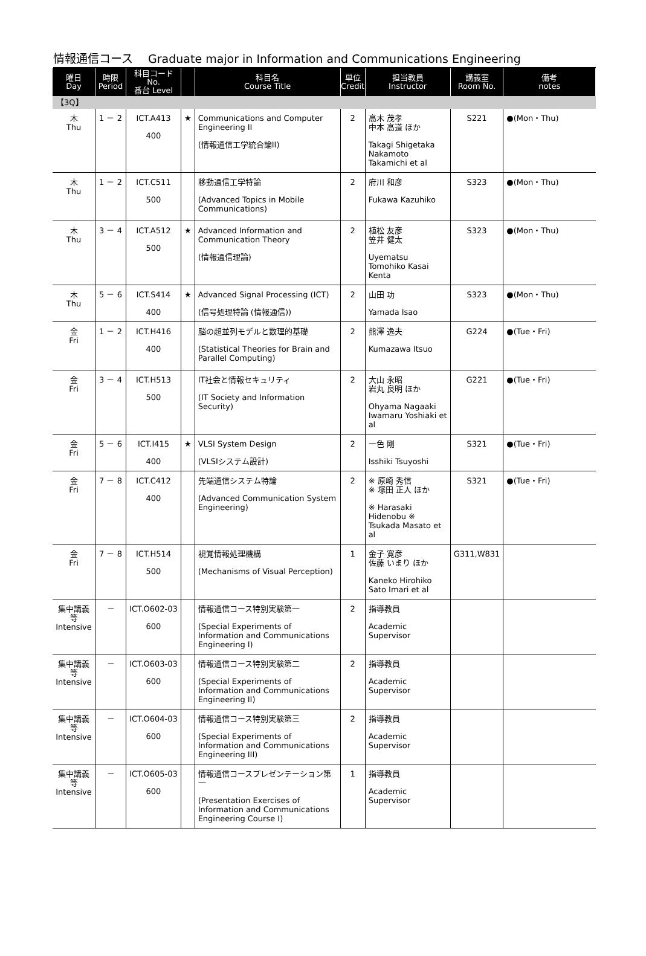情報通信コース　 Graduate major in Information and Communications Engineering
| 曜日 Day | 時限 Period | 科目コード No. 番台 Level | | 科目名 Course Title | 単位 Credit | 担当教員 Instructor | 講義室 Room No. | 備考 notes |
| --- | --- | --- | --- | --- | --- | --- | --- | --- |
| 【3Q】 | | | | | | | | |
| 木 Thu | 1 － 2 | ICT.A413 400 | ★ | Communications and Computer Engineering II (情報通信工学統合論II) | 2 | 高木 茂孝 中本 高道 ほか Takagi Shigetaka Nakamoto Takamichi et al | S221 | ●(Mon・Thu) |
| 木 Thu | 1 － 2 | ICT.C511 500 | | 移動通信工学特論 (Advanced Topics in Mobile Communications) | 2 | 府川 和彦 Fukawa Kazuhiko | S323 | ●(Mon・Thu) |
| 木 Thu | 3 － 4 | ICT.A512 500 | ★ | Advanced Information and Communication Theory (情報通信理論) | 2 | 植松 友彦 笠井 健太 Uyematsu Tomohiko Kasai Kenta | S323 | ●(Mon・Thu) |
| 木 Thu | 5 － 6 | ICT.S414 400 | ★ | Advanced Signal Processing (ICT) (信号処理特論 (情報通信)) | 2 | 山田 功 Yamada Isao | S323 | ●(Mon・Thu) |
| 金 Fri | 1 － 2 | ICT.H416 400 | | 脳の超並列モデルと数理的基礎 (Statistical Theories for Brain and Parallel Computing) | 2 | 熊澤 逸夫 Kumazawa Itsuo | G224 | ●(Tue・Fri) |
| 金 Fri | 3 － 4 | ICT.H513 500 | | IT社会と情報セキュリティ (IT Society and Information Security) | 2 | 大山 永昭 岩丸 良明 ほか Ohyama Nagaaki Iwamaru Yoshiaki et al | G221 | ●(Tue・Fri) |
| 金 Fri | 5 － 6 | ICT.I415 400 | ★ | VLSI System Design (VLSIシステム設計) | 2 | 一色 剛 Isshiki Tsuyoshi | S321 | ●(Tue・Fri) |
| 金 Fri | 7 － 8 | ICT.C412 400 | | 先端通信システム特論 (Advanced Communication System Engineering) | 2 | ※ 原崎 秀信 ※ 塚田 正人 ほか ※ Harasaki Hidenobu ※ Tsukada Masato et al | S321 | ●(Tue・Fri) |
| 金 Fri | 7 － 8 | ICT.H514 500 | | 視覚情報処理機構 (Mechanisms of Visual Perception) | 1 | 金子 寛彦 佐藤 いまり ほか Kaneko Hirohiko Sato Imari et al | G311,W831 | |
| 集中講義等 Intensive | － | ICT.O602-03 600 | | 情報通信コース特別実験第一 (Special Experiments of Information and Communications Engineering I) | 2 | 指導教員 Academic Supervisor | | |
| 集中講義等 Intensive | － | ICT.O603-03 600 | | 情報通信コース特別実験第二 (Special Experiments of Information and Communications Engineering II) | 2 | 指導教員 Academic Supervisor | | |
| 集中講義等 Intensive | － | ICT.O604-03 600 | | 情報通信コース特別実験第三 (Special Experiments of Information and Communications Engineering III) | 2 | 指導教員 Academic Supervisor | | |
| 集中講義等 Intensive | － | ICT.O605-03 600 | | 情報通信コースプレゼンテーション第一 (Presentation Exercises of Information and Communications Engineering Course I) | 1 | 指導教員 Academic Supervisor | | |